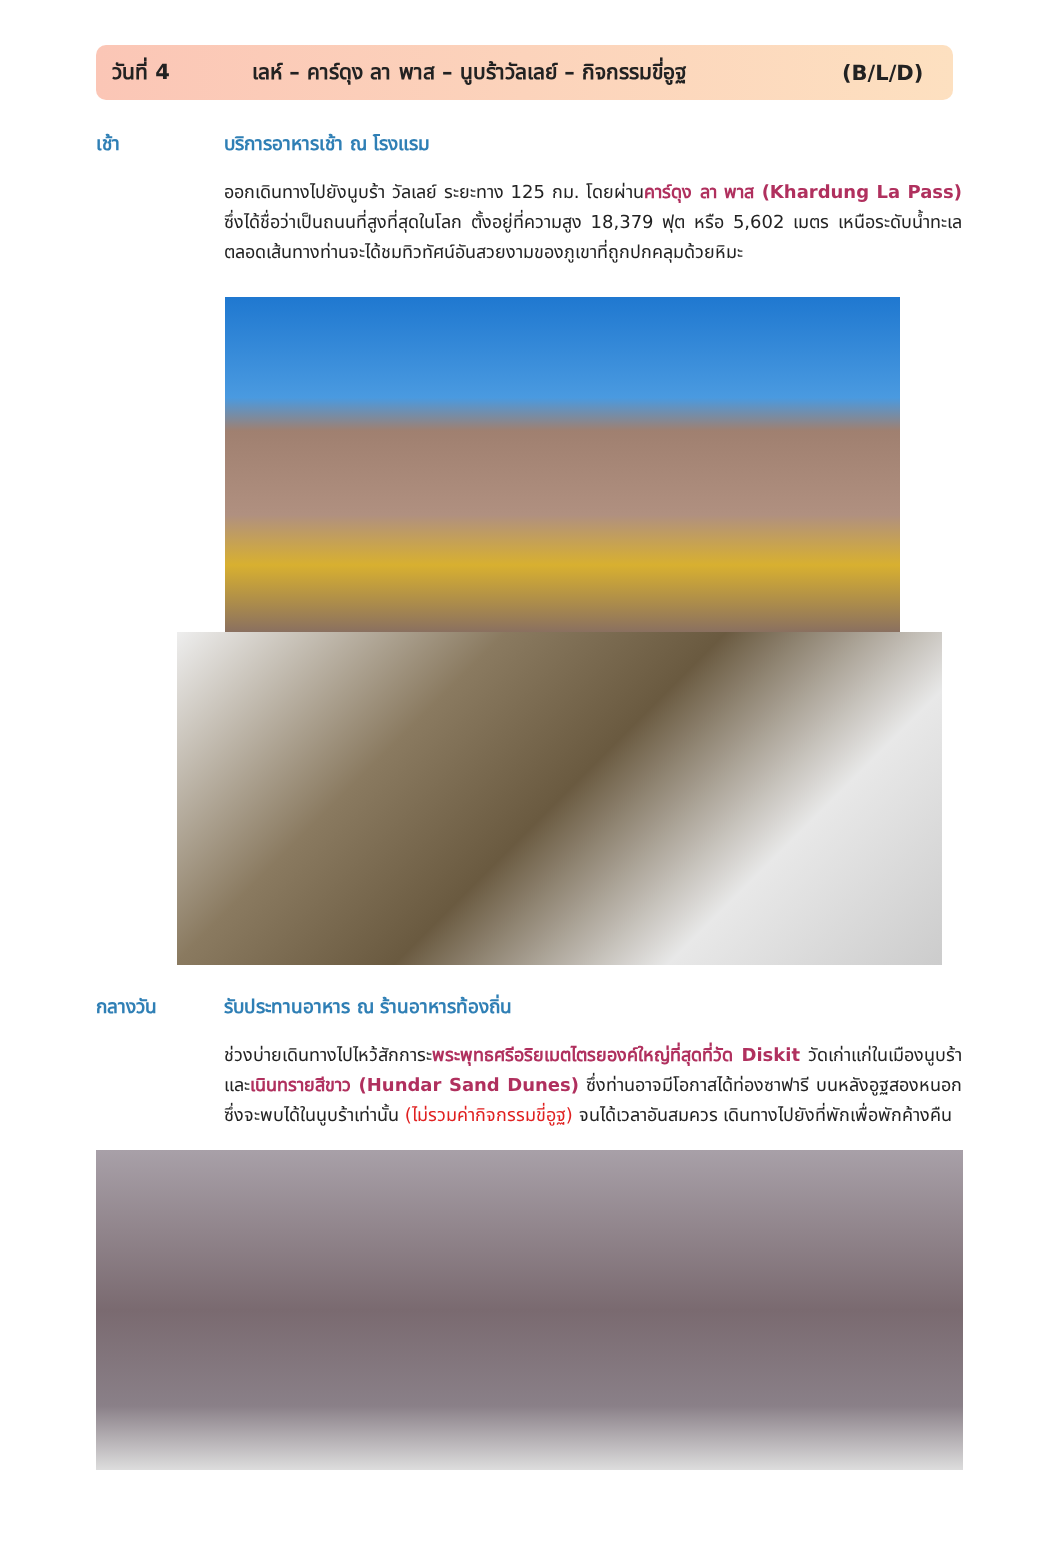วันที่ 4 เลห์ – คาร์ดุง ลา พาส – นูบร้าวัลเลย์ – กิจกรรมขี่อูฐ (B/L/D)
เช้า บริการอาหารเช้า ณ โรงแรม
ออกเดินทางไปยังนูบร้า วัลเลย์ ระยะทาง 125 กม. โดยผ่านคาร์ดุง ลา พาส (Khardung La Pass) ซึ่งได้ชื่อว่าเป็นถนนที่สูงที่สุดในโลก ตั้งอยู่ที่ความสูง 18,379 ฟุต หรือ 5,602 เมตร เหนือระดับน้ำทะเล ตลอดเส้นทางท่านจะได้ชมทิวทัศน์อันสวยงามของภูเขาที่ถูกปกคลุมด้วยหิมะ
กลางวัน รับประทานอาหาร ณ ร้านอาหารท้องถิ่น
ช่วงบ่ายเดินทางไปไหว้สักการะพระพุทธศรีอริยเมตไตรยองค์ใหญ่ที่สุดที่วัด Diskit วัดเก่าแก่ในเมืองนูบร้า และเนินทรายสีขาว (Hundar Sand Dunes) ซึ่งท่านอาจมีโอกาสได้ท่องซาฟารี บนหลังอูฐสองหนอกซึ่งจะพบได้ในนูบร้าเท่านั้น (ไม่รวมค่ากิจกรรมขี่อูฐ) จนได้เวลาอันสมควร เดินทางไปยังที่พักเพื่อพักค้างคืน